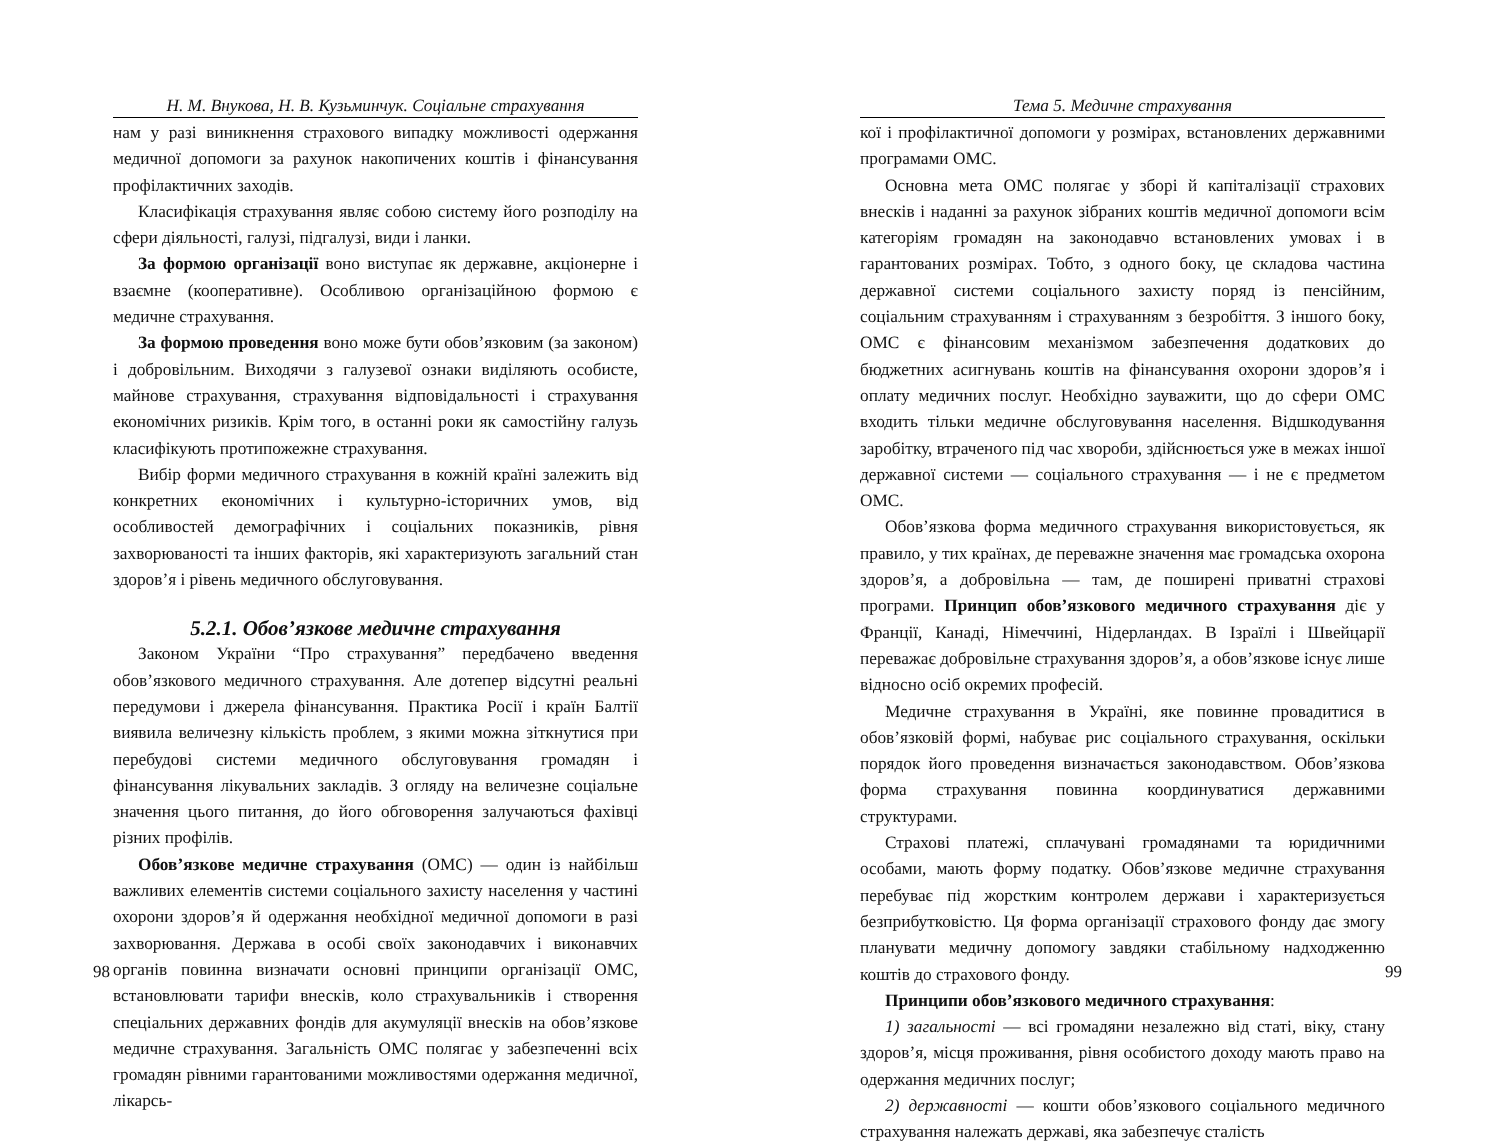Н. М. Внукова, Н. В. Кузьминчук. Соціальне страхування
нам у разі виникнення страхового випадку можливості одержання медичної допомоги за рахунок накопичених коштів і фінансування профілактичних заходів.
Класифікація страхування являє собою систему його розподілу на сфери діяльності, галузі, підгалузі, види і ланки.
За формою організації воно виступає як державне, акціонерне і взаємне (кооперативне). Особливою організаційною формою є медичне страхування.
За формою проведення воно може бути обов’язковим (за законом) і добровільним. Виходячи з галузевої ознаки виділяють особисте, майнове страхування, страхування відповідальності і страхування економічних ризиків. Крім того, в останні роки як самостійну галузь класифікують протипожежне страхування.
Вибір форми медичного страхування в кожній країні залежить від конкретних економічних і культурно-історичних умов, від особливостей демографічних і соціальних показників, рівня захворюваності та інших факторів, які характеризують загальний стан здоров’я і рівень медичного обслуговування.
5.2.1. Обов’язкове медичне страхування
Законом України “Про страхування” передбачено введення обов’язкового медичного страхування. Але дотепер відсутні реальні передумови і джерела фінансування. Практика Росії і країн Балтії виявила величезну кількість проблем, з якими можна зіткнутися при перебудові системи медичного обслуговування громадян і фінансування лікувальних закладів. З огляду на величезне соціальне значення цього питання, до його обговорення залучаються фахівці різних профілів.
Обов’язкове медичне страхування (ОМС) — один із найбільш важливих елементів системи соціального захисту населення у частині охорони здоров’я й одержання необхідної медичної допомоги в разі захворювання. Держава в особі своїх законодавчих і виконавчих органів повинна визначати основні принципи організації ОМС, встановлювати тарифи внесків, коло страхувальників і створення спеціальних державних фондів для акумуляції внесків на обов’язкове медичне страхування. Загальність ОМС полягає у забезпеченні всіх громадян рівними гарантованими можливостями одержання медичної, лікарсь-
98
Тема 5. Медичне страхування
кої і профілактичної допомоги у розмірах, встановлених державними програмами ОМС.
Основна мета ОМС полягає у зборі й капіталізації страхових внесків і наданні за рахунок зібраних коштів медичної допомоги всім категоріям громадян на законодавчо встановлених умовах і в гарантованих розмірах. Тобто, з одного боку, це складова частина державної системи соціального захисту поряд із пенсійним, соціальним страхуванням і страхуванням з безробіття. З іншого боку, ОМС є фінансовим механізмом забезпечення додаткових до бюджетних асигнувань коштів на фінансування охорони здоров’я і оплату медичних послуг. Необхідно зауважити, що до сфери ОМС входить тільки медичне обслуговування населення. Відшкодування заробітку, втраченого під час хвороби, здійснюється уже в межах іншої державної системи — соціального страхування — і не є предметом ОМС.
Обов’язкова форма медичного страхування використовується, як правило, у тих країнах, де переважне значення має громадська охорона здоров’я, а добровільна — там, де поширені приватні страхові програми. Принцип обов’язкового медичного страхування діє у Франції, Канаді, Німеччині, Нідерландах. В Ізраїлі і Швейцарії переважає добровільне страхування здоров’я, а обов’язкове існує лише відносно осіб окремих професій.
Медичне страхування в Україні, яке повинне провадитися в обов’язковій формі, набуває рис соціального страхування, оскільки порядок його проведення визначається законодавством. Обов’язкова форма страхування повинна координуватися державними структурами.
Страхові платежі, сплачувані громадянами та юридичними особами, мають форму податку. Обов’язкове медичне страхування перебуває під жорстким контролем держави і характеризується безприбутковістю. Ця форма організації страхового фонду дає змогу планувати медичну допомогу завдяки стабільному надходженню коштів до страхового фонду.
Принципи обов’язкового медичного страхування:
1) загальності — всі громадяни незалежно від статі, віку, стану здоров’я, місця проживання, рівня особистого доходу мають право на одержання медичних послуг;
2) державності — кошти обов’язкового соціального медичного страхування належать державі, яка забезпечує сталість
99